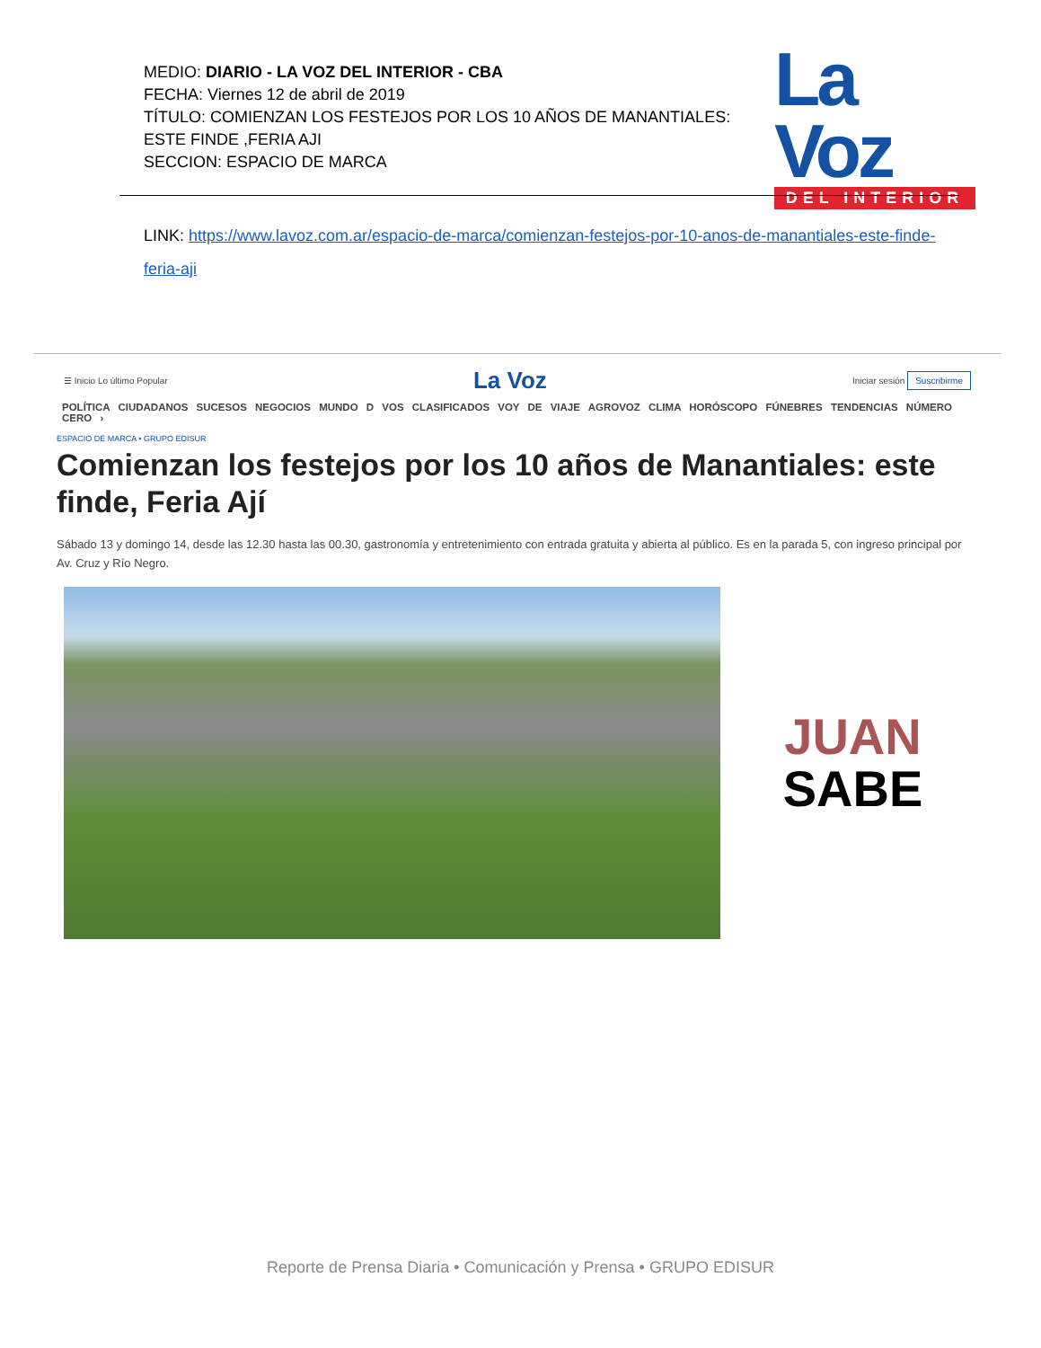MEDIO: DIARIO - LA VOZ DEL INTERIOR - CBA
FECHA: Viernes 12 de abril de 2019
TÍTULO: COMIENZAN LOS FESTEJOS POR LOS 10 AÑOS DE MANANTIALES: ESTE FINDE ,FERIA AJI
SECCION: ESPACIO DE MARCA
La Voz
DEL INTERIOR
LINK: https://www.lavoz.com.ar/espacio-de-marca/comienzan-festejos-por-10-anos-de-manantiales-este-finde-feria-aji
☰ Inicio Lo último Popular La Voz Iniciar sesión Suscribirme
POLÍTICA CIUDADANOS SUCESOS NEGOCIOS MUNDO D VOS CLASIFICADOS VOY DE VIAJE AGROVOZ CLIMA HORÓSCOPO FÚNEBRES TENDENCIAS NÚMERO CERO ›
ESPACIO DE MARCA • GRUPO EDISUR
Comienzan los festejos por los 10 años de Manantiales: este finde, Feria Ají
Sábado 13 y domingo 14, desde las 12.30 hasta las 00.30, gastronomía y entretenimiento con entrada gratuita y abierta al público. Es en la parada 5, con ingreso principal por Av. Cruz y Río Negro.
JUAN
SABE
Reporte de Prensa Diaria • Comunicación y Prensa • GRUPO EDISUR